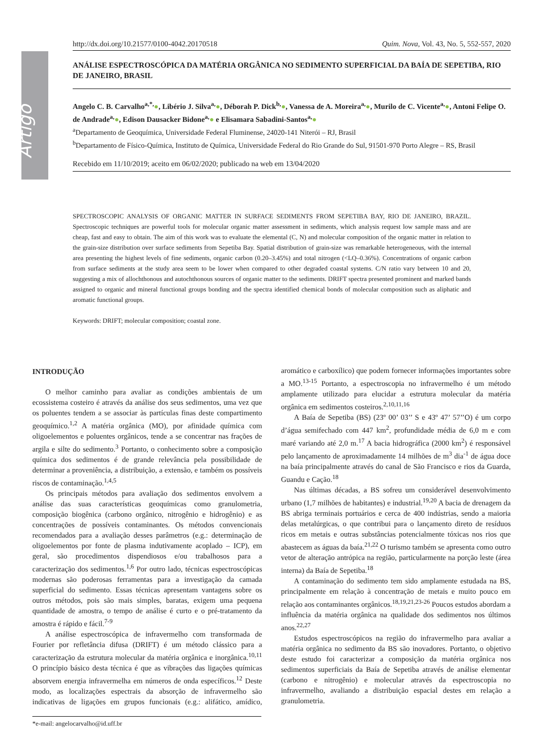Artigo
http://dx.doi.org/10.21577/0100-4042.20170518 Quim. Nova, Vol. 43, No. 5, 552-557, 2020
ANÁLISE ESPECTROSCÓPICA DA MATÉRIA ORGÂNICA NO SEDIMENTO SUPERFICIAL DA BAÍA DE SEPETIBA, RIO DE JANEIRO, BRASIL
Angelo C. B. Carvalho<sup>a,*,</sup>●, Libério J. Silva<sup>a,</sup>●, Déborah P. Dick<sup>b,</sup>●, Vanessa de A. Moreira<sup>a,</sup>●, Murilo de C. Vicente<sup>a,</sup>●, Antoni Felipe O. de Andrade<sup>a,</sup>●, Edison Dausacker Bidone<sup>a,</sup>● e Elisamara Sabadini-Santos<sup>a,</sup>●
<sup>a</sup> Departamento de Geoquímica, Universidade Federal Fluminense, 24020-141 Niterói – RJ, Brasil
<sup>b</sup> Departamento de Físico-Química, Instituto de Química, Universidade Federal do Rio Grande do Sul, 91501-970 Porto Alegre – RS, Brasil
Recebido em 11/10/2019; aceito em 06/02/2020; publicado na web em 13/04/2020
SPECTROSCOPIC ANALYSIS OF ORGANIC MATTER IN SURFACE SEDIMENTS FROM SEPETIBA BAY, RIO DE JANEIRO, BRAZIL. Spectroscopic techniques are powerful tools for molecular organic matter assessment in sediments, which analysis request low sample mass and are cheap, fast and easy to obtain. The aim of this work was to evaluate the elemental (C, N) and molecular composition of the organic matter in relation to the grain-size distribution over surface sediments from Sepetiba Bay. Spatial distribution of grain-size was remarkable heterogeneous, with the internal area presenting the highest levels of fine sediments, organic carbon (0.20–3.45%) and total nitrogen (<LQ–0.36%). Concentrations of organic carbon from surface sediments at the study area seem to be lower when compared to other degraded coastal systems. C/N ratio vary between 10 and 20, suggesting a mix of allochthonous and autochthonous sources of organic matter to the sediments. DRIFT spectra presented prominent and marked bands assigned to organic and mineral functional groups bonding and the spectra identified chemical bonds of molecular composition such as aliphatic and aromatic functional groups.
Keywords: DRIFT; molecular composition; coastal zone.
INTRODUÇÃO
O melhor caminho para avaliar as condições ambientais de um ecossistema costeiro é através da análise dos seus sedimentos, uma vez que os poluentes tendem a se associar às partículas finas deste compartimento geoquímico.<sup>1,2</sup> A matéria orgânica (MO), por afinidade química com oligoelementos e poluentes orgânicos, tende a se concentrar nas frações de argila e silte do sedimento.<sup>3</sup> Portanto, o conhecimento sobre a composição química dos sedimentos é de grande relevância pela possibilidade de determinar a proveniência, a distribuição, a extensão, e também os possíveis riscos de contaminação.<sup>1,4,5</sup>
Os principais métodos para avaliação dos sedimentos envolvem a análise das suas características geoquímicas como granulometria, composição biogênica (carbono orgânico, nitrogênio e hidrogênio) e as concentrações de possíveis contaminantes. Os métodos convencionais recomendados para a avaliação desses parâmetros (e.g.: determinação de oligoelementos por fonte de plasma indutivamente acoplado – ICP), em geral, são procedimentos dispendiosos e/ou trabalhosos para a caracterização dos sedimentos.<sup>1,6</sup> Por outro lado, técnicas espectroscópicas modernas são poderosas ferramentas para a investigação da camada superficial do sedimento. Essas técnicas apresentam vantagens sobre os outros métodos, pois são mais simples, baratas, exigem uma pequena quantidade de amostra, o tempo de análise é curto e o pré-tratamento da amostra é rápido e fácil.<sup>7-9</sup>
A análise espectroscópica de infravermelho com transformada de Fourier por refletância difusa (DRIFT) é um método clássico para a caracterização da estrutura molecular da matéria orgânica e inorgânica.<sup>10,11</sup> O princípio básico desta técnica é que as vibrações das ligações químicas absorvem energia infravermelha em números de onda específicos.<sup>12</sup> Deste modo, as localizações espectrais da absorção de infravermelho são indicativas de ligações em grupos funcionais (e.g.: alifático, amídico, aromático e carboxílico) que podem fornecer informações importantes sobre a MO.<sup>13-15</sup> Portanto, a espectroscopia no infravermelho é um método amplamente utilizado para elucidar a estrutura molecular da matéria orgânica em sedimentos costeiros.<sup>2,10,11,16</sup>
A Baía de Sepetiba (BS) (23º 00’ 03’’ S e 43º 47’ 57’’O) é um corpo d’água semifechado com 447 km<sup>2</sup>, profundidade média de 6,0 m e com maré variando até 2,0 m.<sup>17</sup> A bacia hidrográfica (2000 km<sup>2</sup>) é responsável pelo lançamento de aproximadamente 14 milhões de m<sup>3</sup> dia<sup>-1</sup> de água doce na baía principalmente através do canal de São Francisco e rios da Guarda, Guandu e Cação.<sup>18</sup>
Nas últimas décadas, a BS sofreu um considerável desenvolvimento urbano (1,7 milhões de habitantes) e industrial.<sup>19,20</sup> A bacia de drenagem da BS abriga terminais portuários e cerca de 400 indústrias, sendo a maioria delas metalúrgicas, o que contribui para o lançamento direto de resíduos ricos em metais e outras substâncias potencialmente tóxicas nos rios que abastecem as águas da baía.<sup>21,22</sup> O turismo também se apresenta como outro vetor de alteração antrópica na região, particularmente na porção leste (área interna) da Baía de Sepetiba.<sup>18</sup>
A contaminação do sedimento tem sido amplamente estudada na BS, principalmente em relação à concentração de metais e muito pouco em relação aos contaminantes orgânicos.<sup>18,19,21,23-26</sup> Poucos estudos abordam a influência da matéria orgânica na qualidade dos sedimentos nos últimos anos.<sup>22,27</sup>
Estudos espectroscópicos na região do infravermelho para avaliar a matéria orgânica no sedimento da BS são inovadores. Portanto, o objetivo deste estudo foi caracterizar a composição da matéria orgânica nos sedimentos superficiais da Baía de Sepetiba através de análise elementar (carbono e nitrogênio) e molecular através da espectroscopia no infravermelho, avaliando a distribuição espacial destes em relação a granulometria.
*e-mail: angelocarvalho@id.uff.br